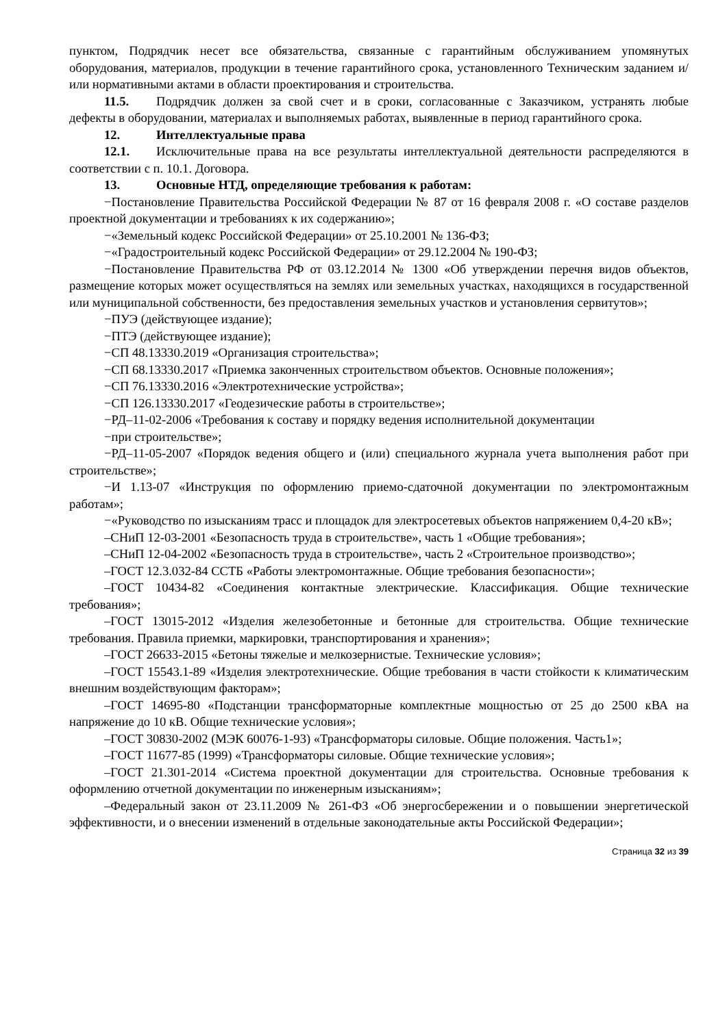пунктом, Подрядчик несет все обязательства, связанные с гарантийным обслуживанием упомянутых оборудования, материалов, продукции в течение гарантийного срока, установленного Техническим заданием и/или нормативными актами в области проектирования и строительства.
11.5. Подрядчик должен за свой счет и в сроки, согласованные с Заказчиком, устранять любые дефекты в оборудовании, материалах и выполняемых работах, выявленные в период гарантийного срока.
12. Интеллектуальные права
12.1. Исключительные права на все результаты интеллектуальной деятельности распределяются в соответствии с п. 10.1. Договора.
13. Основные НТД, определяющие требования к работам:
−Постановление Правительства Российской Федерации № 87 от 16 февраля 2008 г. «О составе разделов проектной документации и требованиях к их содержанию»;
−«Земельный кодекс Российской Федерации» от 25.10.2001 № 136-ФЗ;
−«Градостроительный кодекс Российской Федерации» от 29.12.2004 № 190-ФЗ;
−Постановление Правительства РФ от 03.12.2014 № 1300 «Об утверждении перечня видов объектов, размещение которых может осуществляться на землях или земельных участках, находящихся в государственной или муниципальной собственности, без предоставления земельных участков и установления сервитутов»;
−ПУЭ (действующее издание);
−ПТЭ (действующее издание);
−СП 48.13330.2019 «Организация строительства»;
−СП 68.13330.2017 «Приемка законченных строительством объектов. Основные положения»;
−СП 76.13330.2016 «Электротехнические устройства»;
−СП 126.13330.2017 «Геодезические работы в строительстве»;
−РД–11-02-2006 «Требования к составу и порядку ведения исполнительной документации
−при строительстве»;
−РД–11-05-2007 «Порядок ведения общего и (или) специального журнала учета выполнения работ при строительстве»;
−И 1.13-07 «Инструкция по оформлению приемо-сдаточной документации по электромонтажным работам»;
−«Руководство по изысканиям трасс и площадок для электросетевых объектов напряжением 0,4-20 кВ»;
–СНиП 12-03-2001 «Безопасность труда в строительстве», часть 1 «Общие требования»;
–СНиП 12-04-2002 «Безопасность труда в строительстве», часть 2 «Строительное производство»;
–ГОСТ 12.3.032-84 ССТБ «Работы электромонтажные. Общие требования безопасности»;
–ГОСТ 10434-82 «Соединения контактные электрические. Классификация. Общие технические требования»;
–ГОСТ 13015-2012 «Изделия железобетонные и бетонные для строительства. Общие технические требования. Правила приемки, маркировки, транспортирования и хранения»;
–ГОСТ 26633-2015 «Бетоны тяжелые и мелкозернистые. Технические условия»;
–ГОСТ 15543.1-89 «Изделия электротехнические. Общие требования в части стойкости к климатическим внешним воздействующим факторам»;
–ГОСТ 14695-80 «Подстанции трансформаторные комплектные мощностью от 25 до 2500 кВА на напряжение до 10 кВ. Общие технические условия»;
–ГОСТ 30830-2002 (МЭК 60076-1-93) «Трансформаторы силовые. Общие положения. Часть1»;
–ГОСТ 11677-85 (1999) «Трансформаторы силовые. Общие технические условия»;
–ГОСТ 21.301-2014 «Система проектной документации для строительства. Основные требования к оформлению отчетной документации по инженерным изысканиям»;
–Федеральный закон от 23.11.2009 № 261-ФЗ «Об энергосбережении и о повышении энергетической эффективности, и о внесении изменений в отдельные законодательные акты Российской Федерации»;
Страница 32 из 39